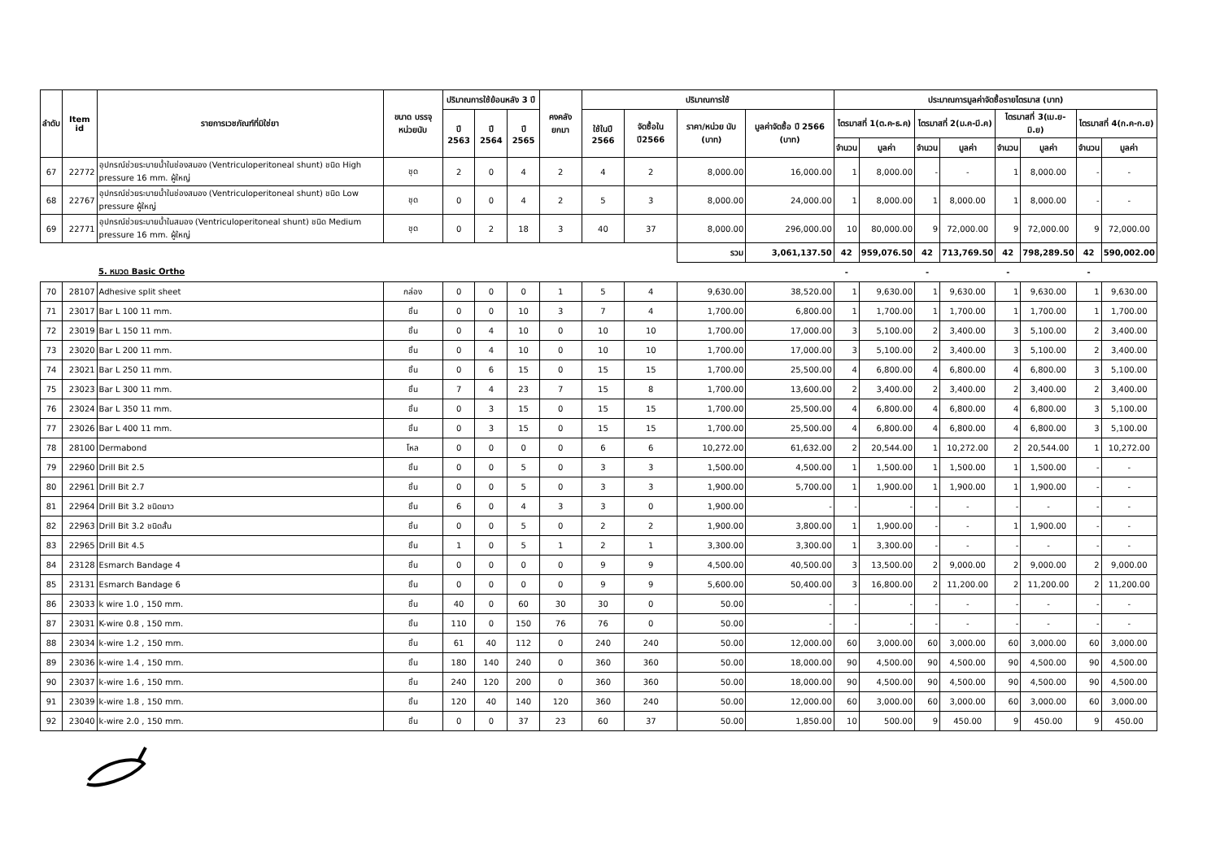| ลำดับ | Item id | รายการเวชภัณฑ์ที่มิใช่ยา | ขนาด บรรจุ หน่วยนับ | ปริมาณการใช้ย้อนหลัง 3 ปี | | | คงคลัง ยกมา | ปริมาณการใช้ | | | | ประมาณการมูลค่าจัดซื้อรายไตรมาส (บาท) | | | | | | | |
| --- | --- | --- | --- | --- | --- | --- | --- | --- | --- | --- | --- | --- | --- | --- | --- | --- | --- | --- | --- |
| | | | | ปี 2563 | ปี 2564 | ปี 2565 | | ใช้ในปี 2566 | จัดซื้อใน ปี2566 | ราคา/หน่วย นับ (บาท) | มูลค่าจัดซื้อ ปี 2566 (บาท) | ไตรมาสที่ 1(ต.ค-ธ.ค) | | ไตรมาสที่ 2(ม.ค-มี.ค) | | ไตรมาสที่ 3(เม.ย-มิ.ย) | | ไตรมาสที่ 4(ก.ค-ก.ย) | |
| | | | | | | | | | | | | จำนวน | มูลค่า | จำนวน | มูลค่า | จำนวน | มูลค่า | จำนวน | มูลค่า |
| 67 | 22772 | อุปกรณ์ช่วยระบายน้ำในช่องสมอง (Ventriculoperitoneal shunt) ชนิด High pressure 16 mm. ผู้ใหญ่ | ชุด | 2 | 0 | 4 | 2 | 4 | 2 | 8,000.00 | 16,000.00 | 1 | 8,000.00 | - | - | 1 | 8,000.00 | - | - |
| 68 | 22767 | อุปกรณ์ช่วยระบายน้ำในช่องสมอง (Ventriculoperitoneal shunt) ชนิด Low pressure ผู้ใหญ่ | ชุด | 0 | 0 | 4 | 2 | 5 | 3 | 8,000.00 | 24,000.00 | 1 | 8,000.00 | 1 | 8,000.00 | 1 | 8,000.00 | - | - |
| 69 | 22771 | อุปกรณ์ช่วยระบายน้ำในสมอง (Ventriculoperitoneal shunt) ชนิด Medium pressure 16 mm. ผู้ใหญ่ | ชุด | 0 | 2 | 18 | 3 | 40 | 37 | 8,000.00 | 296,000.00 | 10 | 80,000.00 | 9 | 72,000.00 | 9 | 72,000.00 | 9 | 72,000.00 |
| | | | | | | | | | | รวม | 3,061,137.50 | 42 | 959,076.50 | 42 | 713,769.50 | 42 | 798,289.50 | 42 | 590,002.00 |
| | | 5. หมวด Basic Ortho | | | | | | | | | | - | | - | | - | | - | |
| 70 | 28107 | Adhesive split sheet | กล่อง | 0 | 0 | 0 | 1 | 5 | 4 | 9,630.00 | 38,520.00 | 1 | 9,630.00 | 1 | 9,630.00 | 1 | 9,630.00 | 1 | 9,630.00 |
| 71 | 23017 | Bar L 100 11 mm. | ชิ้น | 0 | 0 | 10 | 3 | 7 | 4 | 1,700.00 | 6,800.00 | 1 | 1,700.00 | 1 | 1,700.00 | 1 | 1,700.00 | 1 | 1,700.00 |
| 72 | 23019 | Bar L 150 11 mm. | ชิ้น | 0 | 4 | 10 | 0 | 10 | 10 | 1,700.00 | 17,000.00 | 3 | 5,100.00 | 2 | 3,400.00 | 3 | 5,100.00 | 2 | 3,400.00 |
| 73 | 23020 | Bar L 200 11 mm. | ชิ้น | 0 | 4 | 10 | 0 | 10 | 10 | 1,700.00 | 17,000.00 | 3 | 5,100.00 | 2 | 3,400.00 | 3 | 5,100.00 | 2 | 3,400.00 |
| 74 | 23021 | Bar L 250 11 mm. | ชิ้น | 0 | 6 | 15 | 0 | 15 | 15 | 1,700.00 | 25,500.00 | 4 | 6,800.00 | 4 | 6,800.00 | 4 | 6,800.00 | 3 | 5,100.00 |
| 75 | 23023 | Bar L 300 11 mm. | ชิ้น | 7 | 4 | 23 | 7 | 15 | 8 | 1,700.00 | 13,600.00 | 2 | 3,400.00 | 2 | 3,400.00 | 2 | 3,400.00 | 2 | 3,400.00 |
| 76 | 23024 | Bar L 350 11 mm. | ชิ้น | 0 | 3 | 15 | 0 | 15 | 15 | 1,700.00 | 25,500.00 | 4 | 6,800.00 | 4 | 6,800.00 | 4 | 6,800.00 | 3 | 5,100.00 |
| 77 | 23026 | Bar L 400 11 mm. | ชิ้น | 0 | 3 | 15 | 0 | 15 | 15 | 1,700.00 | 25,500.00 | 4 | 6,800.00 | 4 | 6,800.00 | 4 | 6,800.00 | 3 | 5,100.00 |
| 78 | 28100 | Dermabond | โหล | 0 | 0 | 0 | 0 | 6 | 6 | 10,272.00 | 61,632.00 | 2 | 20,544.00 | 1 | 10,272.00 | 2 | 20,544.00 | 1 | 10,272.00 |
| 79 | 22960 | Drill Bit 2.5 | ชิ้น | 0 | 0 | 5 | 0 | 3 | 3 | 1,500.00 | 4,500.00 | 1 | 1,500.00 | 1 | 1,500.00 | 1 | 1,500.00 | - | - |
| 80 | 22961 | Drill Bit 2.7 | ชิ้น | 0 | 0 | 5 | 0 | 3 | 3 | 1,900.00 | 5,700.00 | 1 | 1,900.00 | 1 | 1,900.00 | 1 | 1,900.00 | - | - |
| 81 | 22964 | Drill Bit 3.2 ชนิดยาว | ชิ้น | 6 | 0 | 4 | 3 | 3 | 0 | 1,900.00 | - | - | - | - | - | - | - | - | - |
| 82 | 22963 | Drill Bit 3.2 ชนิดสั้น | ชิ้น | 0 | 0 | 5 | 0 | 2 | 2 | 1,900.00 | 3,800.00 | 1 | 1,900.00 | - | - | 1 | 1,900.00 | - | - |
| 83 | 22965 | Drill Bit 4.5 | ชิ้น | 1 | 0 | 5 | 1 | 2 | 1 | 3,300.00 | 3,300.00 | 1 | 3,300.00 | - | - | - | - | - | - |
| 84 | 23128 | Esmarch Bandage 4 | ชิ้น | 0 | 0 | 0 | 0 | 9 | 9 | 4,500.00 | 40,500.00 | 3 | 13,500.00 | 2 | 9,000.00 | 2 | 9,000.00 | 2 | 9,000.00 |
| 85 | 23131 | Esmarch Bandage 6 | ชิ้น | 0 | 0 | 0 | 0 | 9 | 9 | 5,600.00 | 50,400.00 | 3 | 16,800.00 | 2 | 11,200.00 | 2 | 11,200.00 | 2 | 11,200.00 |
| 86 | 23033 | k wire 1.0 , 150 mm. | ชิ้น | 40 | 0 | 60 | 30 | 30 | 0 | 50.00 | - | - | - | - | - | - | - | - | - |
| 87 | 23031 | K-wire 0.8 , 150 mm. | ชิ้น | 110 | 0 | 150 | 76 | 76 | 0 | 50.00 | - | - | - | - | - | - | - | - | - |
| 88 | 23034 | k-wire 1.2 , 150 mm. | ชิ้น | 61 | 40 | 112 | 0 | 240 | 240 | 50.00 | 12,000.00 | 60 | 3,000.00 | 60 | 3,000.00 | 60 | 3,000.00 | 60 | 3,000.00 |
| 89 | 23036 | k-wire 1.4 , 150 mm. | ชิ้น | 180 | 140 | 240 | 0 | 360 | 360 | 50.00 | 18,000.00 | 90 | 4,500.00 | 90 | 4,500.00 | 90 | 4,500.00 | 90 | 4,500.00 |
| 90 | 23037 | k-wire 1.6 , 150 mm. | ชิ้น | 240 | 120 | 200 | 0 | 360 | 360 | 50.00 | 18,000.00 | 90 | 4,500.00 | 90 | 4,500.00 | 90 | 4,500.00 | 90 | 4,500.00 |
| 91 | 23039 | k-wire 1.8 , 150 mm. | ชิ้น | 120 | 40 | 140 | 120 | 360 | 240 | 50.00 | 12,000.00 | 60 | 3,000.00 | 60 | 3,000.00 | 60 | 3,000.00 | 60 | 3,000.00 |
| 92 | 23040 | k-wire 2.0 , 150 mm. | ชิ้น | 0 | 0 | 37 | 23 | 60 | 37 | 50.00 | 1,850.00 | 10 | 500.00 | 9 | 450.00 | 9 | 450.00 | 9 | 450.00 |